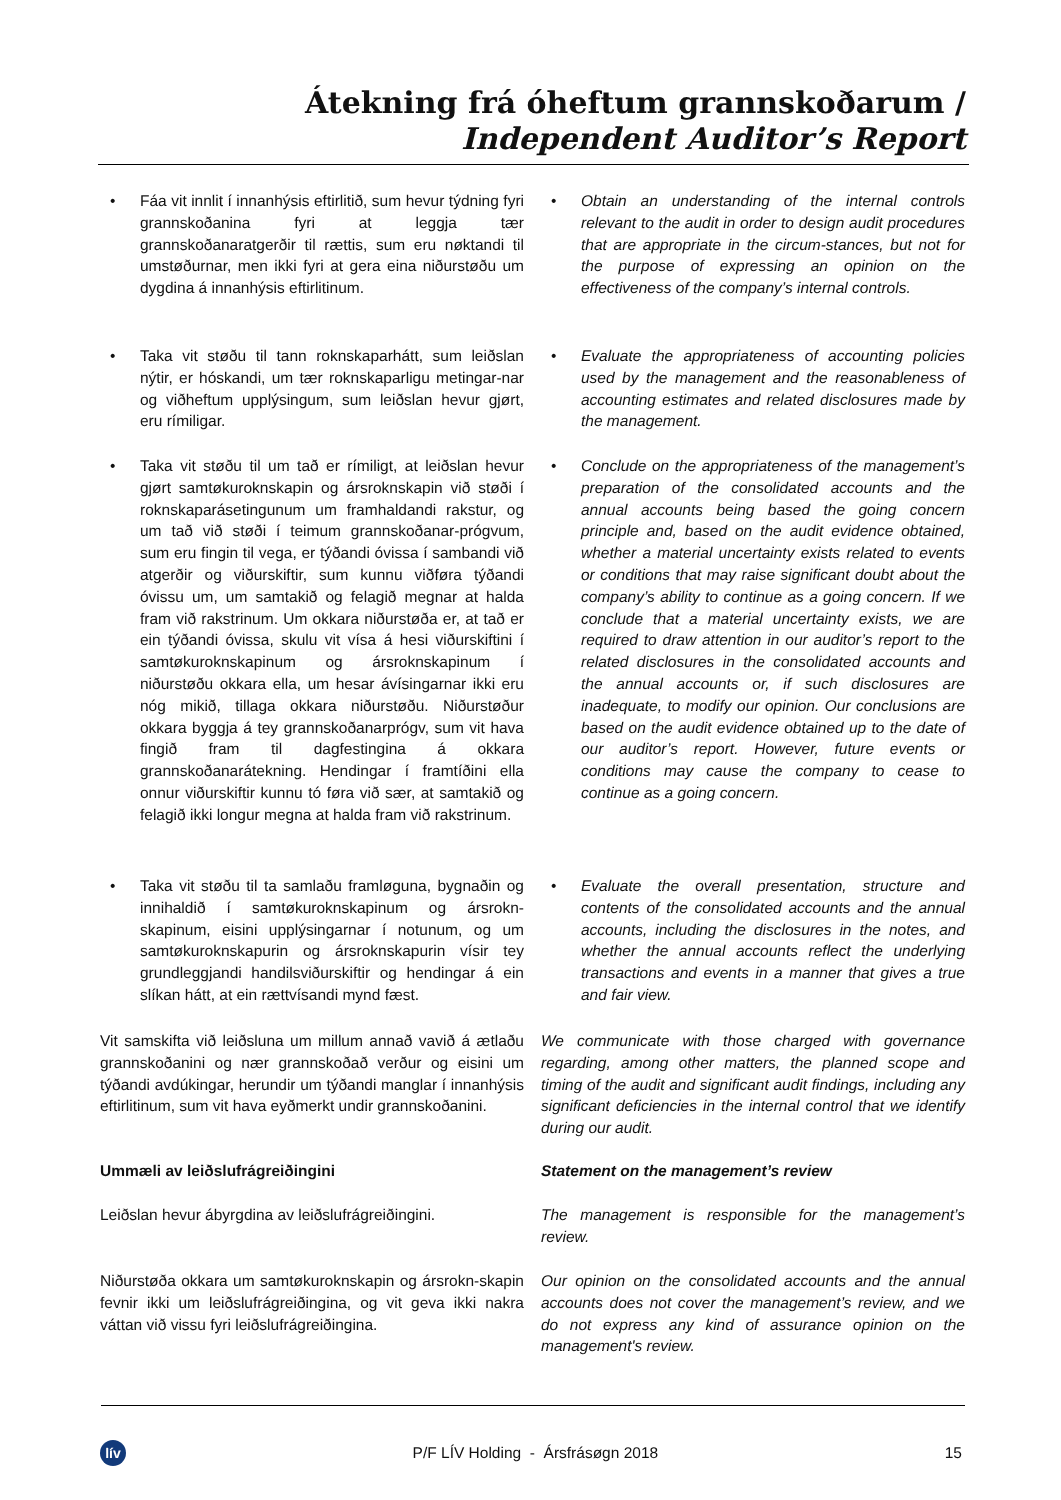Átekning frá óheftum grannskoðarum /
Independent Auditor’s Report
• Fáa vit innlit í innanhýsis eftirlitið, sum hevur týdning fyri grannskoðanina fyri at leggja tær grannskoðanaratgerðir til rættis, sum eru nøktandi til umstøðurnar, men ikki fyri at gera eina niðurstøðu um dygdina á innanhýsis eftirlitinum.
• Obtain an understanding of the internal controls relevant to the audit in order to design audit procedures that are appropriate in the circum-stances, but not for the purpose of expressing an opinion on the effectiveness of the company’s internal controls.
• Taka vit støðu til tann roknskaparhátt, sum leiðslan nýtir, er hóskandi, um tær roknskaparligu metingar-nar og viðheftum upplýsingum, sum leiðslan hevur gjørt, eru rímiligar.
• Evaluate the appropriateness of accounting policies used by the management and the reasonableness of accounting estimates and related disclosures made by the management.
• Taka vit støðu til um tað er rímiligt, at leiðslan hevur gjørt samtøkuroknskapin og ársroknskapin við støði í roknskaparásetingunum um framhaldandi rakstur, og um tað við støði í teimum grannskoðanar-prógvum, sum eru fingin til vega, er týðandi óvissa í sambandi við atgerðir og viðurskiftir, sum kunnu viðføra týðandi óvissu um, um samtakið og felagið megnar at halda fram við rakstrinum. Um okkara niðurstøða er, at tað er ein týðandi óvissa, skulu vit vísa á hesi viðurskiftini í samtøkuroknskapinum og ársroknskapinum í niðurstøðu okkara ella, um hesar ávísingarnar ikki eru nóg mikið, tillaga okkara niðurstøðu. Niðurstøður okkara byggja á tey grannskoðanarprógv, sum vit hava fingið fram til dagfestingina á okkara grannskoðanarátekning. Hendingar í framtíðini ella onnur viðurskiftir kunnu tó føra við sær, at samtakið og felagið ikki longur megna at halda fram við rakstrinum.
• Conclude on the appropriateness of the management’s preparation of the consolidated accounts and the annual accounts being based the going concern principle and, based on the audit evidence obtained, whether a material uncertainty exists related to events or conditions that may raise significant doubt about the company’s ability to continue as a going concern. If we conclude that a material uncertainty exists, we are required to draw attention in our auditor’s report to the related disclosures in the consolidated accounts and the annual accounts or, if such disclosures are inadequate, to modify our opinion. Our conclusions are based on the audit evidence obtained up to the date of our auditor’s report. However, future events or conditions may cause the company to cease to continue as a going concern.
• Taka vit støðu til ta samlaðu framløguna, bygnaðin og innihaldið í samtøkuroknskapinum og ársrokn-skapinum, eisini upplýsingarnar í notunum, og um samtøkuroknskapurin og ársroknskapurin vísir tey grundleggjandi handilsviðurskiftir og hendingar á ein slíkan hátt, at ein rættvísandi mynd fæst.
• Evaluate the overall presentation, structure and contents of the consolidated accounts and the annual accounts, including the disclosures in the notes, and whether the annual accounts reflect the underlying transactions and events in a manner that gives a true and fair view.
Vit samskifta við leiðsluna um millum annað vavið á ætlaðu grannskoðanini og nær grannskoðað verður og eisini um týðandi avdúkingar, herundir um týðandi manglar í innanhýsis eftirlitinum, sum vit hava eyðmerkt undir grannskoðanini.
We communicate with those charged with governance regarding, among other matters, the planned scope and timing of the audit and significant audit findings, including any significant deficiencies in the internal control that we identify during our audit.
Ummæli av leiðslufrágreiðingini Statement on the management’s review
Leiðslan hevur ábyrgdina av leiðslufrágreiðingini.
The management is responsible for the management’s review.
Niðurstøða okkara um samtøkuroknskapin og ársrokn-skapin fevnir ikki um leiðslufrágreiðingina, og vit geva ikki nakra váttan við vissu fyri leiðslufrágreiðingina.
Our opinion on the consolidated accounts and the annual accounts does not cover the management’s review, and we do not express any kind of assurance opinion on the management's review.
lív
P/F LÍV Holding - Ársfrásøgn 2018
15